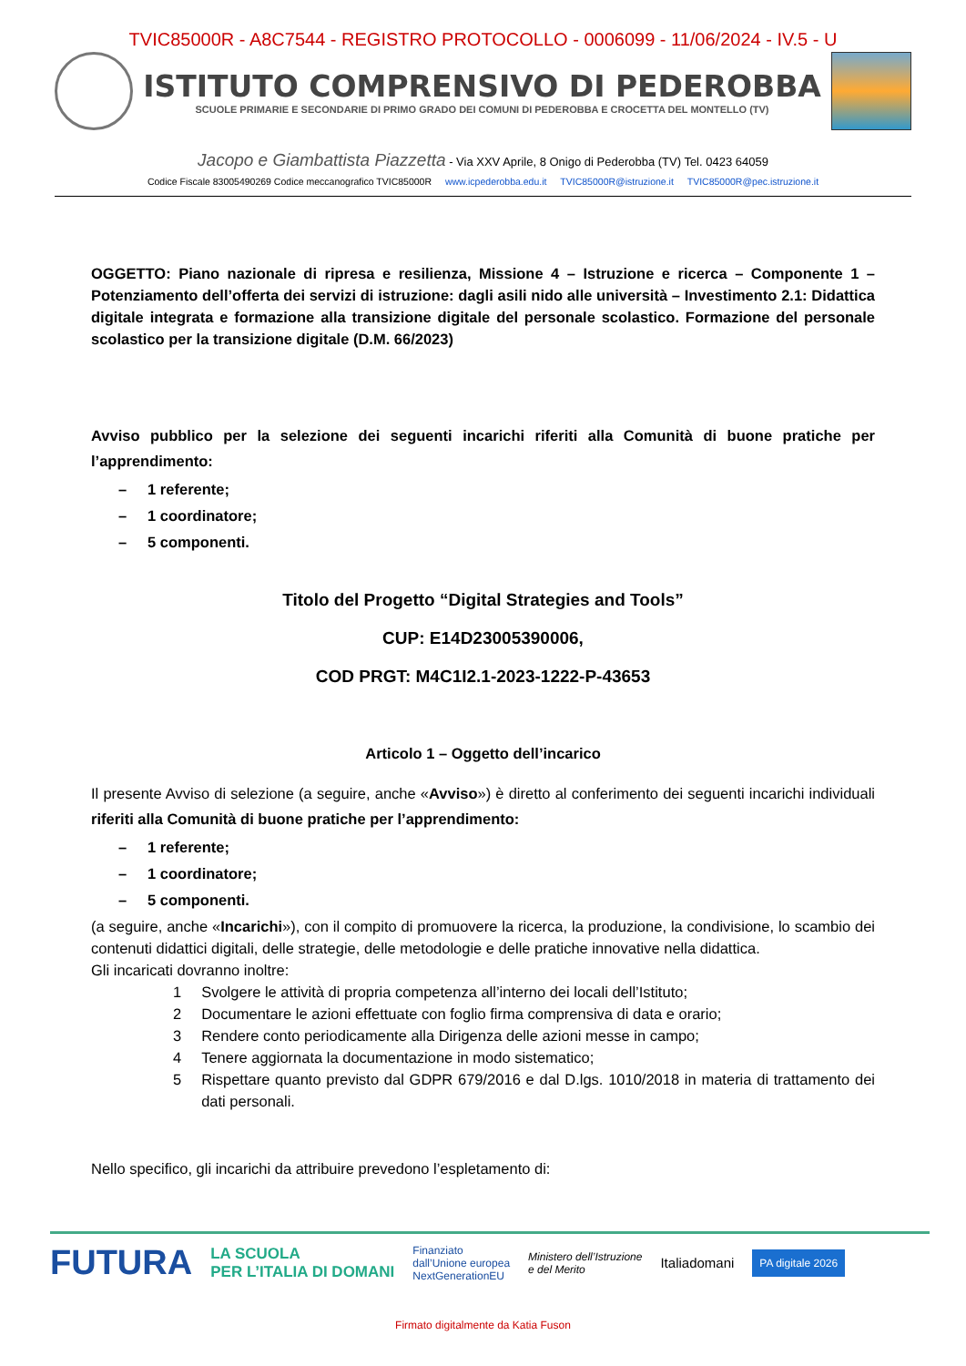TVIC85000R - A8C7544 - REGISTRO PROTOCOLLO - 0006099 - 11/06/2024 - IV.5 - U
ISTITUTO COMPRENSIVO DI PEDEROBBA
SCUOLE PRIMARIE E SECONDARIE DI PRIMO GRADO DEI COMUNI DI PEDEROBBA E CROCETTA DEL MONTELLO (TV)
Jacopo e Giambattista Piazzetta - Via XXV Aprile, 8 Onigo di Pederobba (TV) Tel. 0423 64059
Codice Fiscale 83005490269 Codice meccanografico TVIC85000R www.icpederobba.edu.it TVIC85000R@istruzione.it TVIC85000R@pec.istruzione.it
OGGETTO: Piano nazionale di ripresa e resilienza, Missione 4 – Istruzione e ricerca – Componente 1 – Potenziamento dell’offerta dei servizi di istruzione: dagli asili nido alle università – Investimento 2.1: Didattica digitale integrata e formazione alla transizione digitale del personale scolastico. Formazione del personale scolastico per la transizione digitale (D.M. 66/2023)
Avviso pubblico per la selezione dei seguenti incarichi riferiti alla Comunità di buone pratiche per l’apprendimento:
– 1 referente;
– 1 coordinatore;
– 5 componenti.
Titolo del Progetto “Digital Strategies and Tools”
CUP: E14D23005390006,
COD PRGT: M4C1I2.1-2023-1222-P-43653
Articolo 1 – Oggetto dell’incarico
Il presente Avviso di selezione (a seguire, anche «Avviso») è diretto al conferimento dei seguenti incarichi individuali riferiti alla Comunità di buone pratiche per l’apprendimento:
– 1 referente;
– 1 coordinatore;
– 5 componenti.
(a seguire, anche «Incarichi»), con il compito di promuovere la ricerca, la produzione, la condivisione, lo scambio dei contenuti didattici digitali, delle strategie, delle metodologie e delle pratiche innovative nella didattica.
Gli incaricati dovranno inoltre:
1 Svolgere le attività di propria competenza all’interno dei locali dell’Istituto;
2 Documentare le azioni effettuate con foglio firma comprensiva di data e orario;
3 Rendere conto periodicamente alla Dirigenza delle azioni messe in campo;
4 Tenere aggiornata la documentazione in modo sistematico;
5 Rispettare quanto previsto dal GDPR 679/2016 e dal D.lgs. 1010/2018 in materia di trattamento dei dati personali.
Nello specifico, gli incarichi da attribuire prevedono l’espletamento di:
FUTURA LA SCUOLA
PER L’ITALIA DI DOMANI Finanziato
dall’Unione europea
NextGenerationEU Ministero dell’Istruzione
e del Merito Italiadomani PA digitale 2026
Firmato digitalmente da Katia Fuson